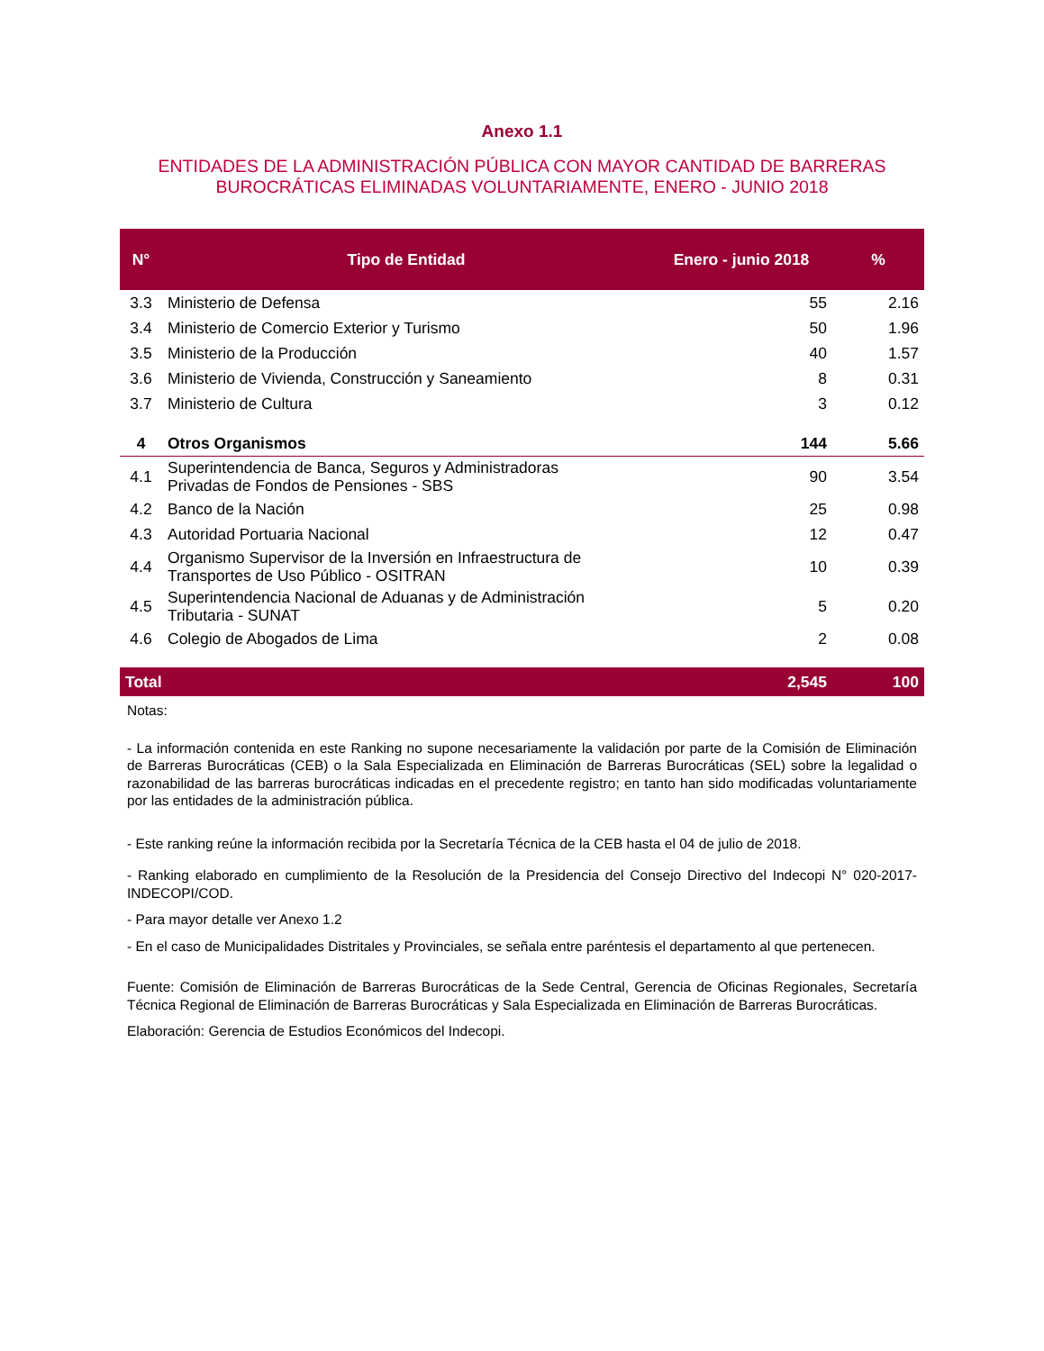Anexo 1.1
ENTIDADES DE LA ADMINISTRACIÓN PÚBLICA CON MAYOR CANTIDAD DE BARRERAS
BUROCRÁTICAS ELIMINADAS VOLUNTARIAMENTE, ENERO - JUNIO 2018
| N° | Tipo de Entidad | Enero - junio 2018 | % |
| --- | --- | --- | --- |
| 3.3 | Ministerio de Defensa | 55 | 2.16 |
| 3.4 | Ministerio de Comercio Exterior y Turismo | 50 | 1.96 |
| 3.5 | Ministerio de la Producción | 40 | 1.57 |
| 3.6 | Ministerio de Vivienda, Construcción y Saneamiento | 8 | 0.31 |
| 3.7 | Ministerio de Cultura | 3 | 0.12 |
| 4 | Otros Organismos | 144 | 5.66 |
| 4.1 | Superintendencia de Banca, Seguros y Administradoras Privadas de Fondos de Pensiones - SBS | 90 | 3.54 |
| 4.2 | Banco de la Nación | 25 | 0.98 |
| 4.3 | Autoridad Portuaria Nacional | 12 | 0.47 |
| 4.4 | Organismo Supervisor de la Inversión en Infraestructura de Transportes de Uso Público - OSITRAN | 10 | 0.39 |
| 4.5 | Superintendencia Nacional de Aduanas y de Administración Tributaria - SUNAT | 5 | 0.20 |
| 4.6 | Colegio de Abogados de Lima | 2 | 0.08 |
| Total | | 2,545 | 100 |
Notas:
- La información contenida en este Ranking no supone necesariamente la validación por parte de la Comisión de Eliminación de Barreras Burocráticas (CEB) o la Sala Especializada en Eliminación de Barreras Burocráticas (SEL) sobre la legalidad o razonabilidad de las barreras burocráticas indicadas en el precedente registro; en tanto han sido modificadas voluntariamente por las entidades de la administración pública.
- Este ranking reúne la información recibida por la Secretaría Técnica de la CEB hasta el 04 de julio de 2018.
- Ranking elaborado en cumplimiento de la Resolución de la Presidencia del Consejo Directivo del Indecopi N° 020-2017-INDECOPI/COD.
- Para mayor detalle ver Anexo 1.2
- En el caso de Municipalidades Distritales y Provinciales, se señala entre paréntesis el departamento al que pertenecen.
Fuente: Comisión de Eliminación de Barreras Burocráticas de la Sede Central, Gerencia de Oficinas Regionales, Secretaría Técnica Regional de Eliminación de Barreras Burocráticas y Sala Especializada en Eliminación de Barreras Burocráticas.
Elaboración: Gerencia de Estudios Económicos del Indecopi.